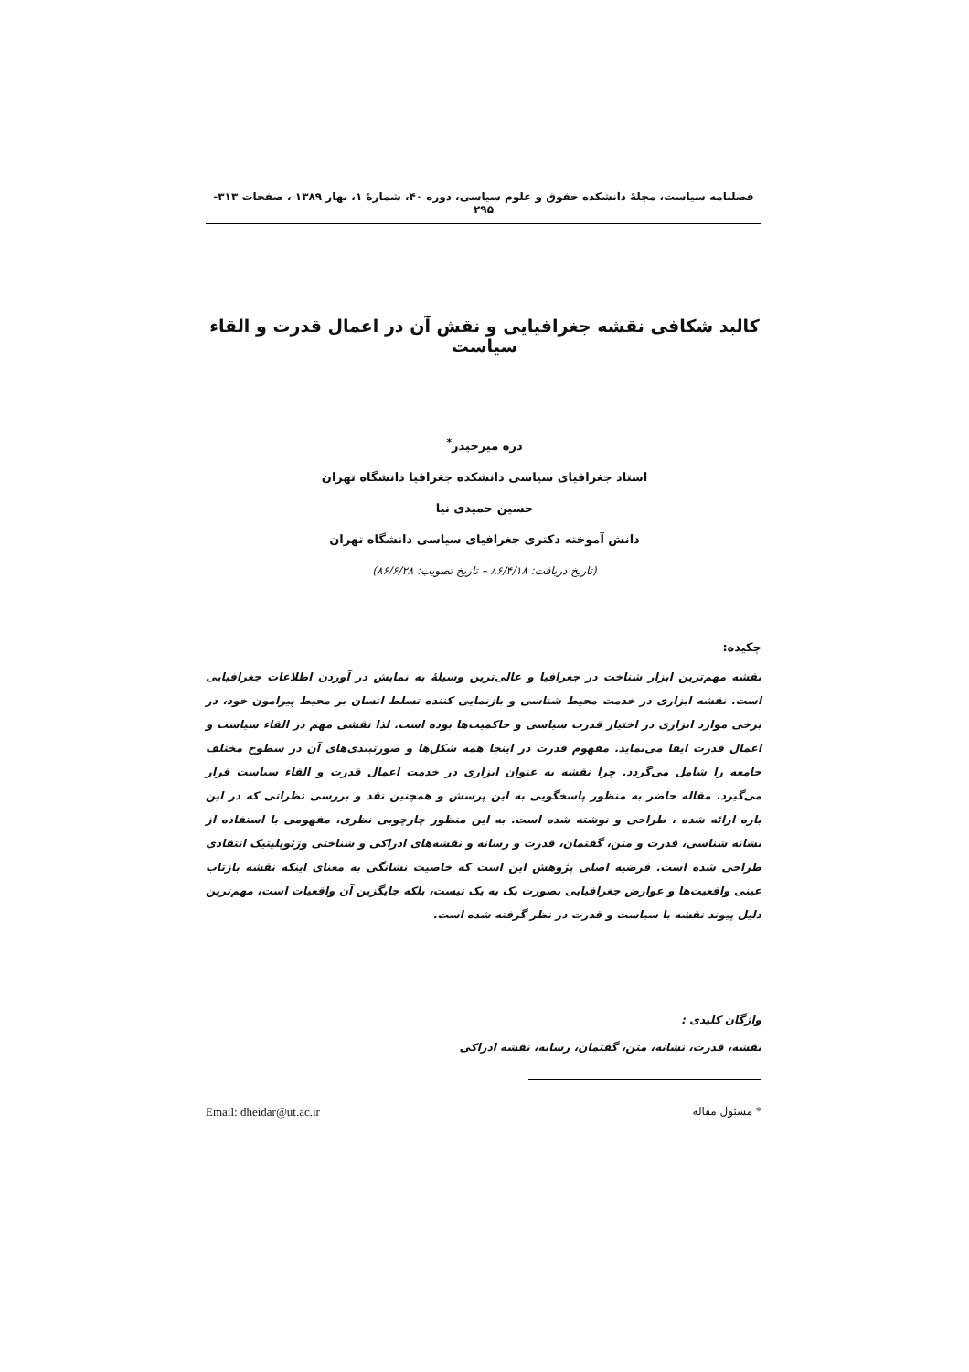فصلنامه سیاست، مجلهٔ دانشکده حقوق و علوم سیاسی، دوره ۴۰، شمارهٔ ۱، بهار ۱۳۸۹ ، صفحات ۳۱۳- ۲۹۵
کالبد شکافی نقشه جغرافیایی و نقش آن در اعمال قدرت و القاء سیاست
دره میرحیدر<sup>*</sup>
استاد جغرافیای سیاسی دانشکده جغرافیا دانشگاه تهران
حسین حمیدی نیا
دانش آموخته دکتری جغرافیای سیاسی دانشگاه تهران
(تاریخ دریافت: ۸۶/۴/۱۸ – تاریخ تصویب: ۸۶/۶/۲۸)
چکیده:
نقشه مهم‌ترین ابزار شناخت در جغرافیا و عالی‌ترین وسیلهٔ به نمایش در آوردن اطلاعات جغرافیایی است. نقشه ابزاری در خدمت محیط شناسی و بازنمایی کننده تسلط انسان بر محیط پیرامون خود، در برخی موارد ابزاری در اختیار قدرت سیاسی و حاکمیت‌ها بوده است. لذا نقشی مهم در القاء سیاست و اعمال قدرت ایفا می‌نماید. مفهوم قدرت در اینجا همه شکل‌ها و صورتبندی‌های آن در سطوح مختلف جامعه را شامل می‌گردد. چرا نقشه به عنوان ابزاری در خدمت اعمال قدرت و القاء سیاست قرار می‌گیرد. مقاله حاضر به منظور پاسخگویی به این پرسش و همچنین نقد و بررسی نظراتی که در این باره ارائه شده ، طراحی و نوشته شده است. به این منظور چارچوبی نظری، مفهومی با استفاده از نشانه شناسی، قدرت و متن، گفتمان، قدرت و رسانه و نقشه‌های ادراکی و شناختی وژئوپلیتیک انتقادی طراحی شده است. فرضیه اصلی پژوهش این است که خاصیت نشانگی به معنای اینکه نقشه بازتاب عینی واقعیت‌ها و عوارض جغرافیایی بصورت یک به یک نیست، بلکه جایگزین آن واقعیات است، مهم‌ترین دلیل پیوند نقشه با سیاست و قدرت در نظر گرفته شده است.
واژگان کلیدی :
نقشه، قدرت، نشانه، متن، گفتمان، رسانه، نقشه ادراکی
* مسئول مقاله Email: dheidar@ut.ac.ir